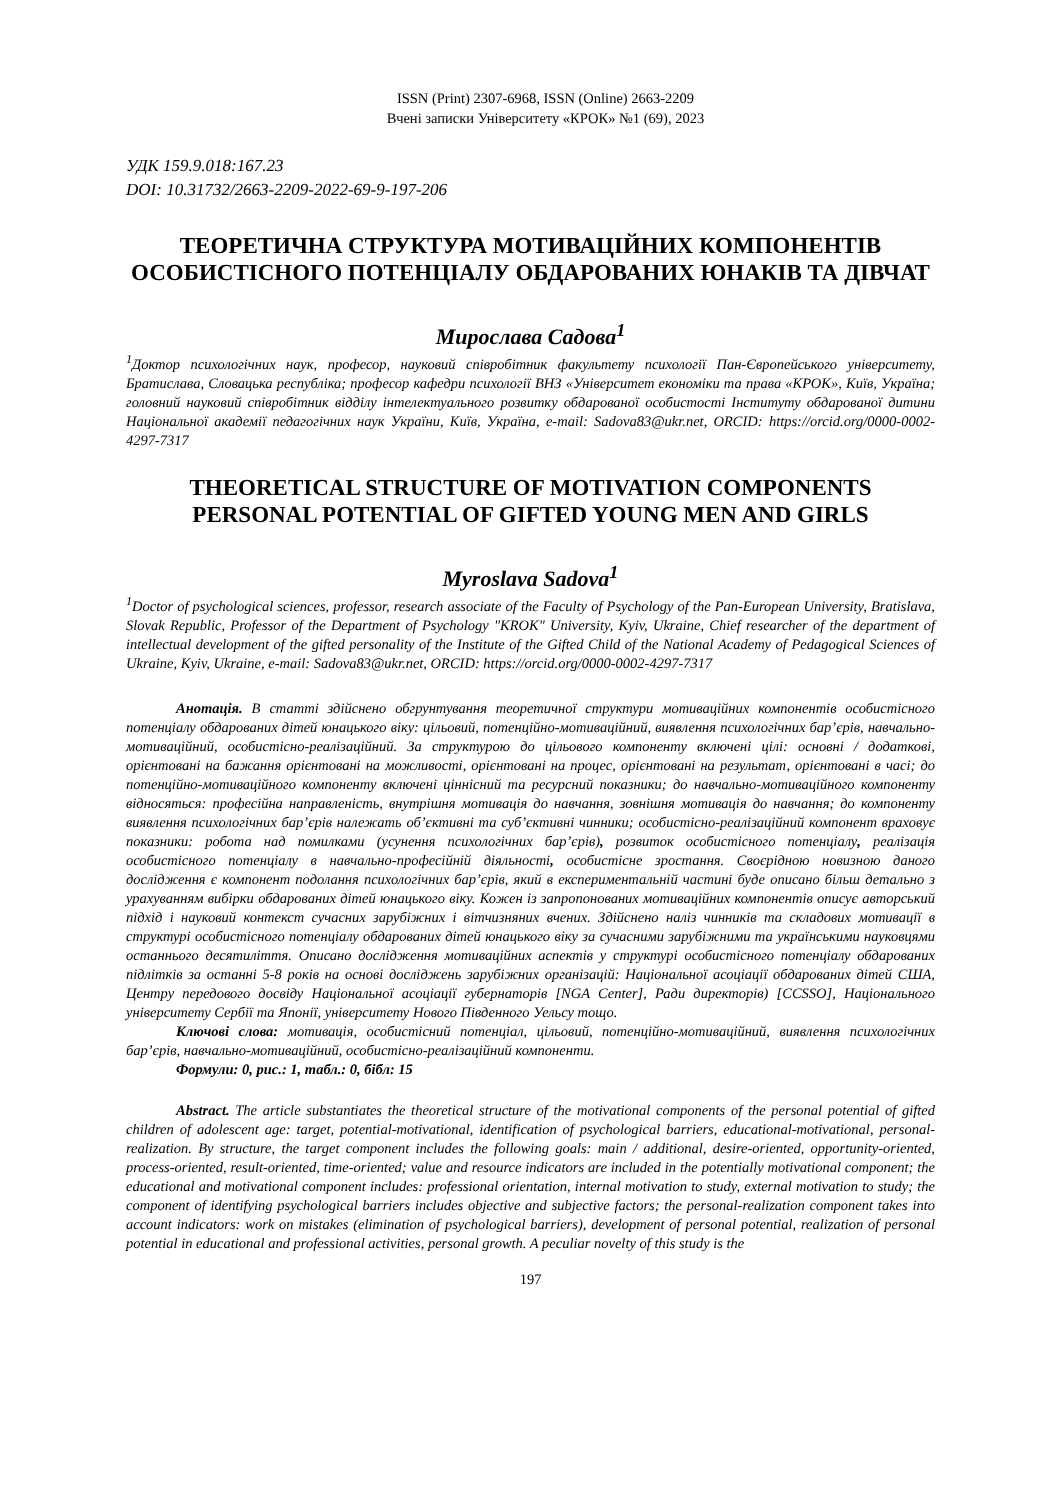ISSN (Print) 2307-6968, ISSN (Online) 2663-2209
Вчені записки Університету «КРОК» №1 (69), 2023
УДК 159.9.018:167.23
DOI: 10.31732/2663-2209-2022-69-9-197-206
ТЕОРЕТИЧНА СТРУКТУРА МОТИВАЦІЙНИХ КОМПОНЕНТІВ ОСОБИСТІСНОГО ПОТЕНЦІАЛУ ОБДАРОВАНИХ ЮНАКІВ ТА ДІВЧАТ
Мирослава Садова<sup>1</sup>
<sup>1</sup> Доктор психологічних наук, професор, науковий співробітник факультету психології Пан-Європейського університету, Братислава, Словацька республіка; професор кафедри психології ВНЗ «Університет економіки та права «КРОК», Київ, Україна; головний науковий співробітник відділу інтелектуального розвитку обдарованої особистості Інституту обдарованої дитини Національної академії педагогічних наук України, Київ, Україна, e-mail: Sadova83@ukr.net, ORCID: https://orcid.org/0000-0002-4297-7317
THEORETICAL STRUCTURE OF MOTIVATION COMPONENTS PERSONAL POTENTIAL OF GIFTED YOUNG MEN AND GIRLS
Myroslava Sadova<sup>1</sup>
<sup>1</sup> Doctor of psychological sciences, professor, research associate of the Faculty of Psychology of the Pan-European University, Bratislava, Slovak Republic, Professor of the Department of Psychology "KROK" University, Kyiv, Ukraine, Chief researcher of the department of intellectual development of the gifted personality of the Institute of the Gifted Child of the National Academy of Pedagogical Sciences of Ukraine, Kyiv, Ukraine, e-mail: Sadova83@ukr.net, ORCID: https://orcid.org/0000-0002-4297-7317
Анотація. В статті здійснено обгрунтування теоретичної структури мотиваційних компонентів особистісного потенціалу обдарованих дітей юнацького віку: цільовий, потенційно-мотиваційний, виявлення психологічних бар’єрів, навчально-мотиваційний, особистісно-реалізаційний. За структурою до цільового компоненту включені цілі: основні / додаткові, орієнтовані на бажання орієнтовані на можливості, орієнтовані на процес, орієнтовані на результат, орієнтовані в часі; до потенційно-мотиваційного компоненту включені ціннісний та ресурсний показники; до навчально-мотиваційного компоненту відносяться: професійна направленість, внутрішня мотивація до навчання, зовнішня мотивація до навчання; до компоненту виявлення психологічних бар’єрів належать об’єктивні та суб’єктивні чинники; особистісно-реалізаційний компонент враховує показники: робота над помилками (усунення психологічних бар’єрів), розвиток особистісного потенціалу, реалізація особистісного потенціалу в навчально-професійній діяльності, особистісне зростання. Своєрідною новизною даного дослідження є компонент подолання психологічних бар’єрів, який в експериментальній частині буде описано більш детально з урахуванням вибірки обдарованих дітей юнацького віку. Кожен із запропонованих мотиваційних компонентів описує авторський підхід і науковий контекст сучасних зарубіжних і вітчизняних вчених. Здійснено наліз чинників та складових мотивації в структурі особистісного потенціалу обдарованих дітей юнацького віку за сучасними зарубіжними та українськими науковцями останнього десятиліття. Описано дослідження мотиваційних аспектів у структурі особистісного потенціалу обдарованих підлітків за останні 5-8 років на основі досліджень зарубіжних організацій: Національної асоціації обдарованих дітей США, Центру передового досвіду Національної асоціації губернаторів [NGA Center], Ради директорів) [CCSSO], Національного університету Сербії та Японії, університету Нового Південного Уельсу тощо.
Ключові слова: мотивація, особистісний потенціал, цільовий, потенційно-мотиваційний, виявлення психологічних бар’єрів, навчально-мотиваційний, особистісно-реалізаційний компоненти.
Формули: 0, рис.: 1, табл.: 0, бібл: 15
Abstract. The article substantiates the theoretical structure of the motivational components of the personal potential of gifted children of adolescent age: target, potential-motivational, identification of psychological barriers, educational-motivational, personal-realization. By structure, the target component includes the following goals: main / additional, desire-oriented, opportunity-oriented, process-oriented, result-oriented, time-oriented; value and resource indicators are included in the potentially motivational component; the educational and motivational component includes: professional orientation, internal motivation to study, external motivation to study; the component of identifying psychological barriers includes objective and subjective factors; the personal-realization component takes into account indicators: work on mistakes (elimination of psychological barriers), development of personal potential, realization of personal potential in educational and professional activities, personal growth. A peculiar novelty of this study is the
197